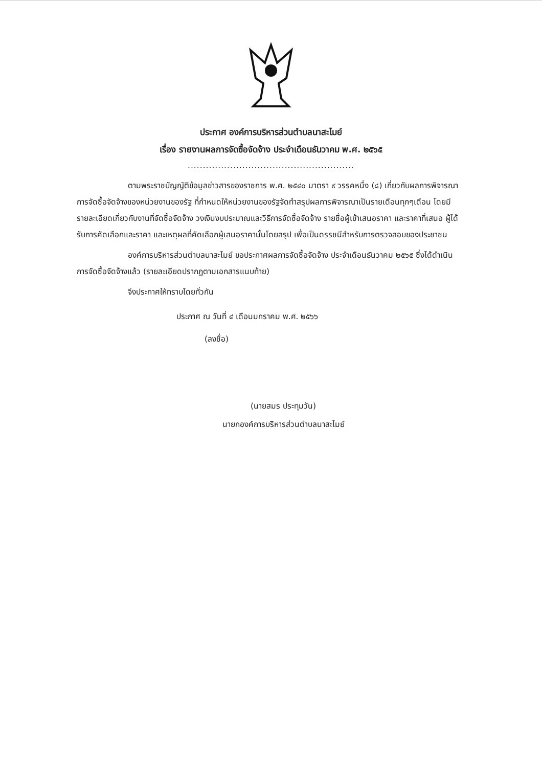ประกาศ องค์การบริหารส่วนตำบลนาสะไมย์
เรื่อง รายงานผลการจัดซื้อจัดจ้าง ประจำเดือนธันวาคม พ.ศ. ๒๕๖๕
.......................................................
ตามพระราชบัญญัติข้อมูลข่าวสารของราชการ พ.ศ. ๒๕๔๐ มาตรา ๙ วรรคหนึ่ง (๘) เกี่ยวกับผลการพิจารณาการจัดซื้อจัดจ้างของหน่วยงานของรัฐ ที่กำหนดให้หน่วยงานของรัฐจัดทำสรุปผลการพิจารณาเป็นรายเดือนทุกๆเดือน โดยมีรายละเอียดเกี่ยวกับงานที่จัดซื้อจัดจ้าง วงเงินงบประมาณและวิธีการจัดซื้อจัดจ้าง รายชื่อผู้เข้าเสนอราคา และราคาที่เสนอ ผู้ได้รับการคัดเลือกและราคา และเหตุผลที่คัดเลือกผู้เสนอราคานั้นโดยสรุป เพื่อเป็นดรรชนีสำหรับการตรวจสอบของประชาชน
องค์การบริหารส่วนตำบลนาสะไมย์ ขอประกาศผลการจัดซื้อจัดจ้าง ประจำเดือนธันวาคม ๒๕๖๕ ซึ่งได้ดำเนินการจัดซื้อจัดจ้างแล้ว (รายละเอียดปรากฏตามเอกสารแนบท้าย)
จึงประกาศให้ทราบโดยทั่วกัน
ประกาศ ณ วันที่ ๔ เดือนมกราคม พ.ศ. ๒๕๖๖
(ลงชื่อ)
(นายสมร ประทุมวัน)
นายกองค์การบริหารส่วนตำบลนาสะไมย์